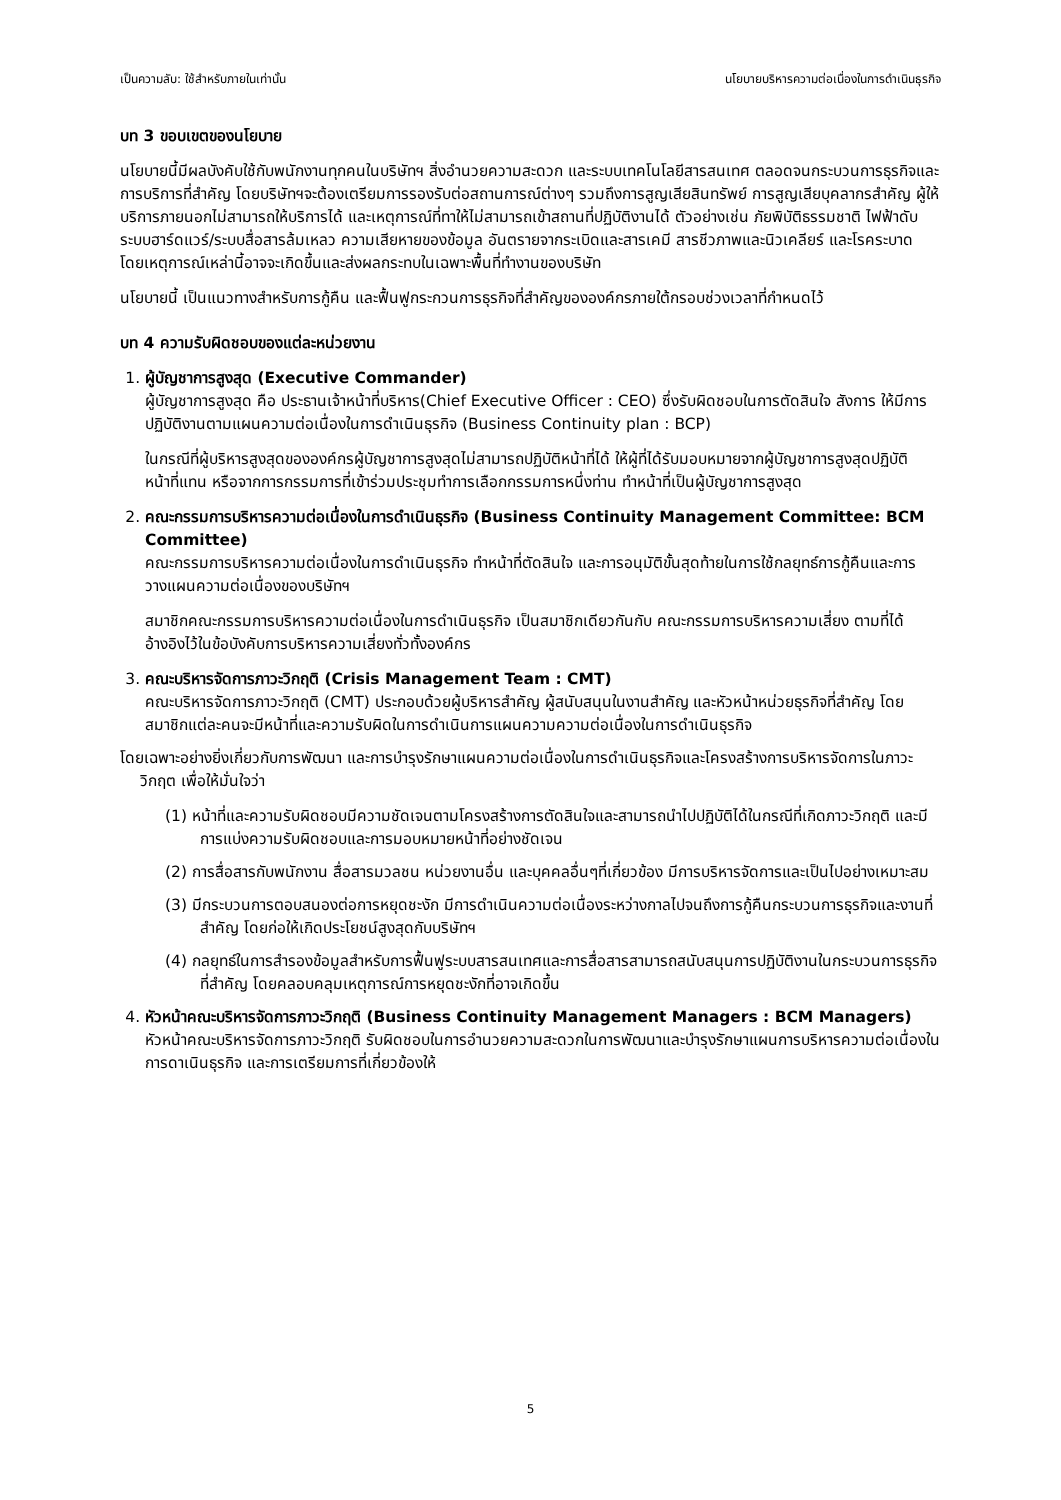เป็นความลับ: ใช้สำหรับภายในเท่านั้น นโยบายบริหารความต่อเนื่องในการดำเนินธุรกิจ
บท 3 ขอบเขตของนโยบาย
นโยบายนี้มีผลบังคับใช้กับพนักงานทุกคนในบริษัทฯ สิ่งอำนวยความสะดวก และระบบเทคโนโลยีสารสนเทศ ตลอดจนกระบวนการธุรกิจและการบริการที่สำคัญ โดยบริษัทฯจะต้องเตรียมการรองรับต่อสถานการณ์ต่างๆ รวมถึงการสูญเสียสินทรัพย์ การสูญเสียบุคลากรสำคัญ ผู้ให้บริการภายนอกไม่สามารถให้บริการได้ และเหตุการณ์ที่ทาให้ไม่สามารถเข้าสถานที่ปฏิบัติงานได้ ตัวอย่างเช่น ภัยพิบัติธรรมชาติ ไฟฟ้าดับ ระบบฮาร์ดแวร์/ระบบสื่อสารล้มเหลว ความเสียหายของข้อมูล อันตรายจากระเบิดและสารเคมี สารชีวภาพและนิวเคลียร์ และโรคระบาด โดยเหตุการณ์เหล่านี้อาจจะเกิดขึ้นและส่งผลกระทบในเฉพาะพื้นที่ทำงานของบริษัท
นโยบายนี้ เป็นแนวทางสำหรับการกู้คืน และฟื้นฟูกระกวนการธุรกิจที่สำคัญขององค์กรภายใต้กรอบช่วงเวลาที่กำหนดไว้
บท 4 ความรับผิดชอบของแต่ละหน่วยงาน
1. ผู้บัญชาการสูงสุด (Executive Commander)
ผู้บัญชาการสูงสุด คือ ประธานเจ้าหน้าที่บริหาร(Chief Executive Officer : CEO) ซึ่งรับผิดชอบในการตัดสินใจ สังการ ให้มีการปฏิบัติงานตามแผนความต่อเนื่องในการดำเนินธุรกิจ (Business Continuity plan : BCP)
ในกรณีที่ผู้บริหารสูงสุดขององค์กรผู้บัญชาการสูงสุดไม่สามารถปฏิบัติหน้าที่ได้ ให้ผู้ที่ได้รับมอบหมายจากผู้บัญชาการสูงสุดปฏิบัติหน้าที่แทน หรือจากการกรรมการที่เข้าร่วมประชุมทำการเลือกกรรมการหนึ่งท่าน ทำหน้าที่เป็นผู้บัญชาการสูงสุด
2. คณะกรรมการบริหารความต่อเนื่องในการดำเนินธุรกิจ (Business Continuity Management Committee: BCM Committee)
คณะกรรมการบริหารความต่อเนื่องในการดำเนินธุรกิจ ทำหน้าที่ตัดสินใจ และการอนุมัติขั้นสุดท้ายในการใช้กลยุทธ์การกู้คืนและการวางแผนความต่อเนื่องของบริษัทฯ
สมาชิกคณะกรรมการบริหารความต่อเนื่องในการดำเนินธุรกิจ เป็นสมาชิกเดียวกันกับ คณะกรรมการบริหารความเสี่ยง ตามที่ได้อ้างอิงไว้ในข้อบังคับการบริหารความเสี่ยงทั่วทั้งองค์กร
3. คณะบริหารจัดการภาวะวิกฤติ (Crisis Management Team : CMT)
คณะบริหารจัดการภาวะวิกฤติ (CMT) ประกอบด้วยผู้บริหารสำคัญ ผู้สนับสนุนในงานสำคัญ และหัวหน้าหน่วยธุรกิจที่สำคัญ โดยสมาชิกแต่ละคนจะมีหน้าที่และความรับผิดในการดำเนินการแผนความความต่อเนื่องในการดำเนินธุรกิจ
โดยเฉพาะอย่างยิ่งเกี่ยวกับการพัฒนา และการบำรุงรักษาแผนความต่อเนื่องในการดำเนินธุรกิจและโครงสร้างการบริหารจัดการในภาวะวิกฤต เพื่อให้มั่นใจว่า
(1) หน้าที่และความรับผิดชอบมีความชัดเจนตามโครงสร้างการตัดสินใจและสามารถนำไปปฏิบัติได้ในกรณีที่เกิดภาวะวิกฤติ และมีการแบ่งความรับผิดชอบและการมอบหมายหน้าที่อย่างชัดเจน
(2) การสื่อสารกับพนักงาน สื่อสารมวลชน หน่วยงานอื่น และบุคคลอื่นๆที่เกี่ยวข้อง มีการบริหารจัดการและเป็นไปอย่างเหมาะสม
(3) มีกระบวนการตอบสนองต่อการหยุดชะงัก มีการดำเนินความต่อเนื่องระหว่างกาลไปจนถึงการกู้คืนกระบวนการธุรกิจและงานที่สำคัญ โดยก่อให้เกิดประโยชน์สูงสุดกับบริษัทฯ
(4) กลยุทธ์ในการสำรองข้อมูลสำหรับการฟื้นฟูระบบสารสนเทศและการสื่อสารสามารถสนับสนุนการปฏิบัติงานในกระบวนการธุรกิจที่สำคัญ โดยคลอบคลุมเหตุการณ์การหยุดชะงักที่อาจเกิดขึ้น
4. หัวหน้าคณะบริหารจัดการภาวะวิกฤติ (Business Continuity Management Managers : BCM Managers)
หัวหน้าคณะบริหารจัดการภาวะวิกฤติ รับผิดชอบในการอำนวยความสะดวกในการพัฒนาและบำรุงรักษาแผนการบริหารความต่อเนื่องในการดาเนินธุรกิจ และการเตรียมการที่เกี่ยวข้องให้
5